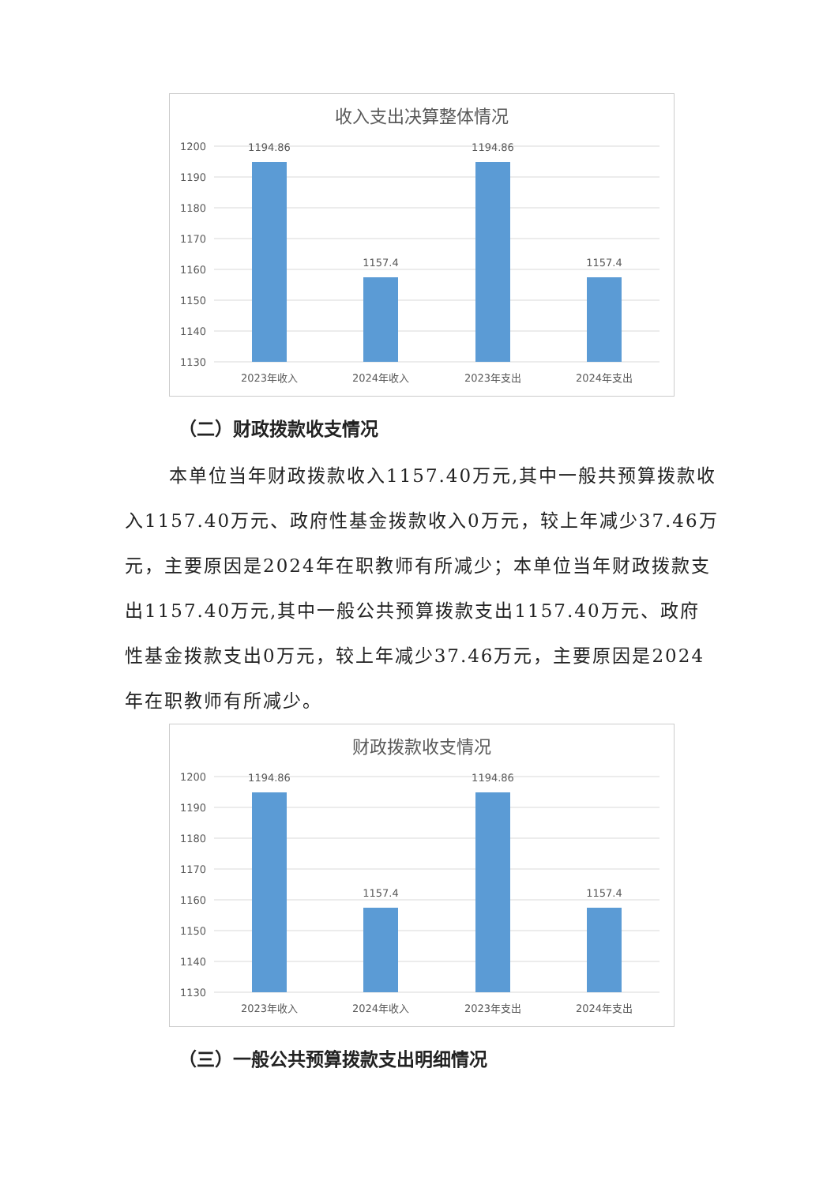收入支出决算整体情况
1200
1190
1180
1170
1160
1150
1140
1130
1194.86
1157.4
1194.86
1157.4
2023年收入
2024年收入
2023年支出
2024年支出
（二）财政拨款收支情况
本单位当年财政拨款收入1157.40万元,其中一般共预算拨款收入1157.40万元、政府性基金拨款收入0万元，较上年减少37.46万元，主要原因是2024年在职教师有所减少；本单位当年财政拨款支出1157.40万元,其中一般公共预算拨款支出1157.40万元、政府性基金拨款支出0万元，较上年减少37.46万元，主要原因是2024年在职教师有所减少。
财政拨款收支情况
1200
1190
1180
1170
1160
1150
1140
1130
1194.86
1157.4
1194.86
1157.4
2023年收入
2024年收入
2023年支出
2024年支出
（三）一般公共预算拨款支出明细情况